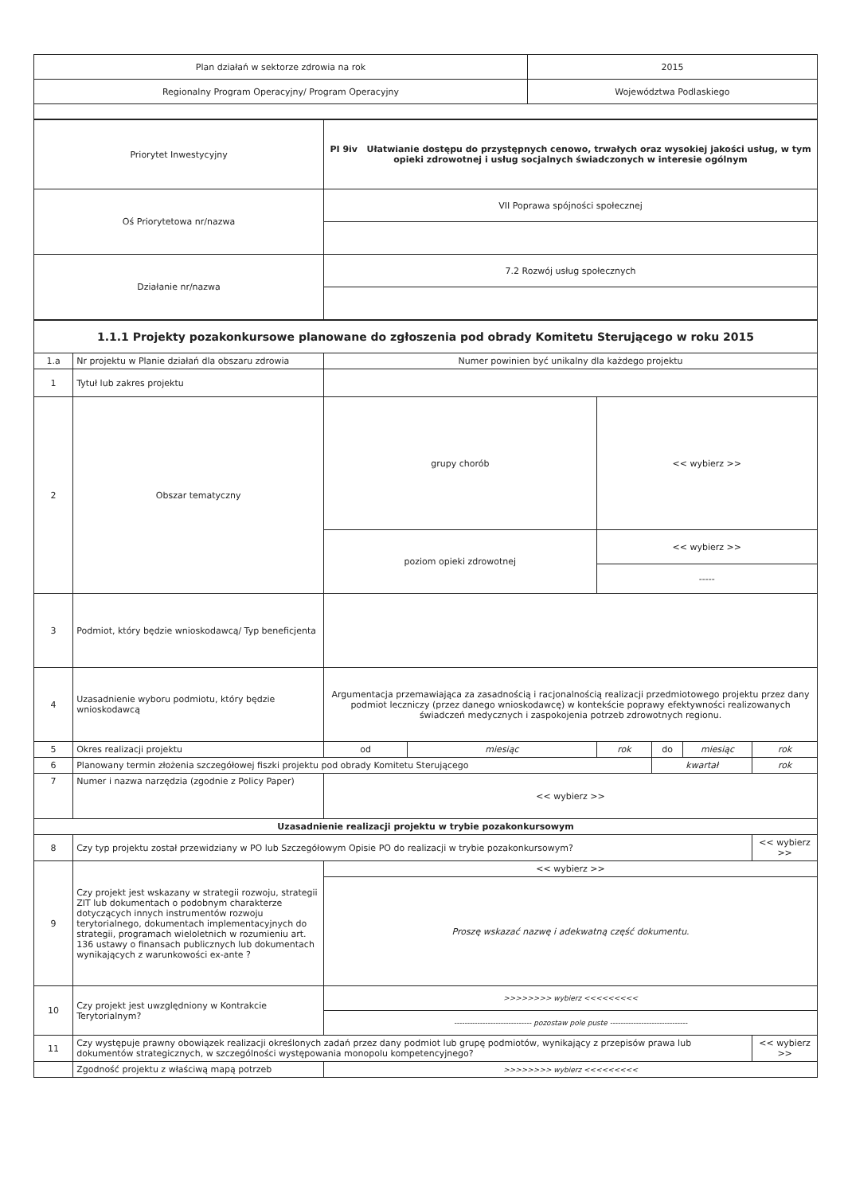| Plan działań w sektorze zdrowia na rok | 2015 |
| Regionalny Program Operacyjny/ Program Operacyjny | Województwa Podlaskiego |
| Priorytet Inwestycyjny | PI 9iv Ułatwianie dostępu do przystępnych cenowo, trwałych oraz wysokiej jakości usług, w tym opieki zdrowotnej i usług socjalnych świadczonych w interesie ogólnym |
| Oś Priorytetowa nr/nazwa | VII Poprawa spójności społecznej |
| Działanie nr/nazwa | 7.2 Rozwój usług społecznych |
| 1.1.1 Projekty pozakonkursowe planowane do zgłoszenia pod obrady Komitetu Sterującego w roku 2015 | | | | | | | |
| --- | --- | --- | --- | --- | --- | --- | --- |
| 1.a | Nr projektu w Planie działań dla obszaru zdrowia | Numer powinien być unikalny dla każdego projektu | | | | | |
| 1 | Tytuł lub zakres projektu | | | | | | |
| 2 | Obszar tematyczny | grupy chorób | | << wybierz >> | | | |
| | | poziom opieki zdrowotnej | | << wybierz >> | | | |
| | | | | ----- | | | |
| 3 | Podmiot, który będzie wnioskodawcą/ Typ beneficjenta | | | | | | |
| 4 | Uzasadnienie wyboru podmiotu, który będzie wnioskodawcą | Argumentacja przemawiająca za zasadnością i racjonalnością realizacji przedmiotowego projektu przez dany podmiot leczniczy (przez danego wnioskodawcę) w kontekście poprawy efektywności realizowanych świadczeń medycznych i zaspokojenia potrzeb zdrowotnych regionu. | | | | | |
| 5 | Okres realizacji projektu | od | miesiąc | rok | do | miesiąc | rok |
| 6 | Planowany termin złożenia szczegółowej fiszki projektu pod obrady Komitetu Sterującego | | | | kwartał | | rok |
| 7 | Numer i nazwa narzędzia (zgodnie z Policy Paper) | << wybierz >> | | | | | |
| Uzasadnienie realizacji projektu w trybie pozakonkursowym | | | | | | | |
| 8 | Czy typ projektu został przewidziany w PO lub Szczegółowym Opisie PO do realizacji w trybie pozakonkursowym? | | | | | | << wybierz >> |
| 9 | Czy projekt jest wskazany w strategii rozwoju, strategii ZIT lub dokumentach o podobnym charakterze dotyczących innych instrumentów rozwoju terytorialnego, dokumentach implementacyjnych do strategii, programach wieloletnich w rozumieniu art. 136 ustawy o finansach publicznych lub dokumentach wynikających z warunkowości ex-ante ? | << wybierz >> | | | | | |
| | | Proszę wskazać nazwę i adekwatną część dokumentu. | | | | | |
| 10 | Czy projekt jest uwzględniony w Kontrakcie Terytorialnym? | >>>>>>>> wybierz <<<<<<<<< | | | | | |
| | | ------------------------------ pozostaw pole puste ------------------------------ | | | | | |
| 11 | Czy występuje prawny obowiązek realizacji określonych zadań przez dany podmiot lub grupę podmiotów, wynikający z przepisów prawa lub dokumentów strategicznych, w szczególności występowania monopolu kompetencyjnego? | | | | | | << wybierz >> |
| | Zgodność projektu z właściwą mapą potrzeb | >>>>>>>> wybierz <<<<<<<<< | | | | | |